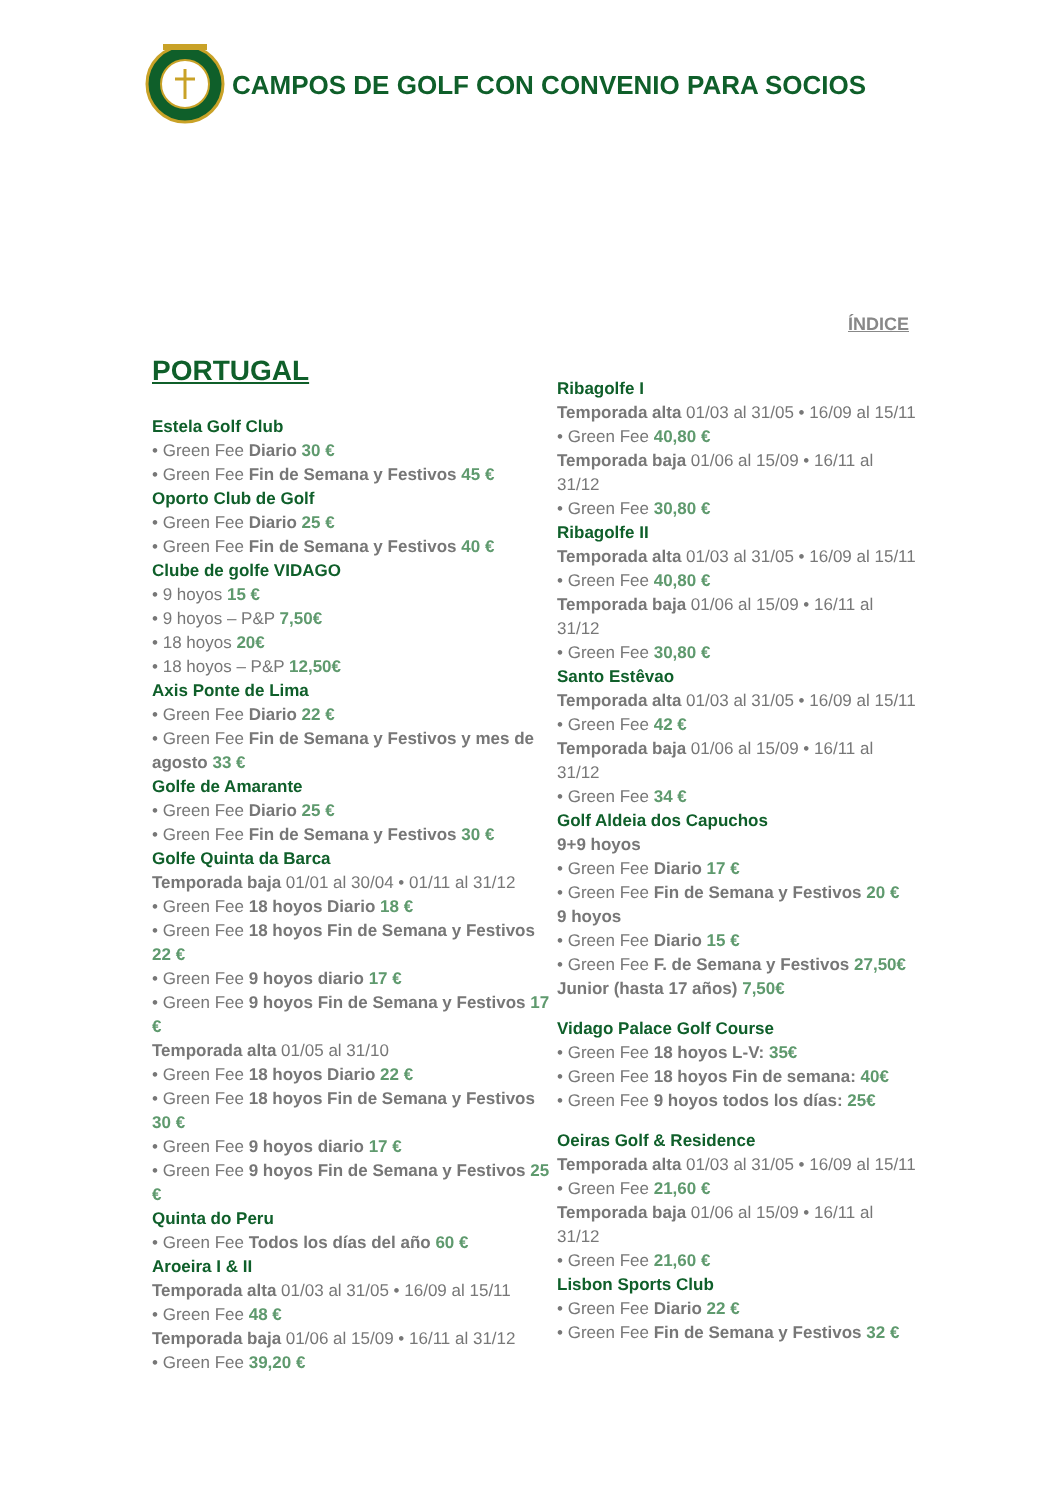CAMPOS DE GOLF CON CONVENIO PARA SOCIOS
ÍNDICE
PORTUGAL
Estela Golf Club
• Green Fee Diario 30 €
• Green Fee Fin de Semana y Festivos 45 €
Oporto Club de Golf
• Green Fee Diario 25 €
• Green Fee Fin de Semana y Festivos 40 €
Clube de golfe VIDAGO
• 9 hoyos 15 €
• 9 hoyos – P&P 7,50€
• 18 hoyos 20€
• 18 hoyos – P&P 12,50€
Axis Ponte de Lima
• Green Fee Diario 22 €
• Green Fee Fin de Semana y Festivos y mes de agosto 33 €
Golfe de Amarante
• Green Fee Diario 25 €
• Green Fee Fin de Semana y Festivos 30 €
Golfe Quinta da Barca
Temporada baja 01/01 al 30/04 • 01/11 al 31/12
• Green Fee 18 hoyos Diario 18 €
• Green Fee 18 hoyos Fin de Semana y Festivos 22 €
• Green Fee 9 hoyos diario 17 €
• Green Fee 9 hoyos Fin de Semana y Festivos 17 €
Temporada alta 01/05 al 31/10
• Green Fee 18 hoyos Diario 22 €
• Green Fee 18 hoyos Fin de Semana y Festivos 30 €
• Green Fee 9 hoyos diario 17 €
• Green Fee 9 hoyos Fin de Semana y Festivos 25 €
Quinta do Peru
• Green Fee Todos los días del año 60 €
Aroeira I & II
Temporada alta 01/03 al 31/05 • 16/09 al 15/11
• Green Fee 48 €
Temporada baja 01/06 al 15/09 • 16/11 al 31/12
• Green Fee 39,20 €
Ribagolfe I
Temporada alta 01/03 al 31/05 • 16/09 al 15/11
• Green Fee 40,80 €
Temporada baja 01/06 al 15/09 • 16/11 al 31/12
• Green Fee 30,80 €
Ribagolfe II
Temporada alta 01/03 al 31/05 • 16/09 al 15/11
• Green Fee 40,80 €
Temporada baja 01/06 al 15/09 • 16/11 al 31/12
• Green Fee 30,80 €
Santo Estêvao
Temporada alta 01/03 al 31/05 • 16/09 al 15/11
• Green Fee 42 €
Temporada baja 01/06 al 15/09 • 16/11 al 31/12
• Green Fee 34 €
Golf Aldeia dos Capuchos
9+9 hoyos
• Green Fee Diario 17 €
• Green Fee Fin de Semana y Festivos 20 €
9 hoyos
• Green Fee Diario 15 €
• Green Fee F. de Semana y Festivos 27,50€
Junior (hasta 17 años) 7,50€
Vidago Palace Golf Course
• Green Fee 18 hoyos L-V: 35€
• Green Fee 18 hoyos Fin de semana: 40€
• Green Fee 9 hoyos todos los días: 25€
Oeiras Golf & Residence
Temporada alta 01/03 al 31/05 • 16/09 al 15/11
• Green Fee 21,60 €
Temporada baja 01/06 al 15/09 • 16/11 al 31/12
• Green Fee 21,60 €
Lisbon Sports Club
• Green Fee Diario 22 €
• Green Fee Fin de Semana y Festivos 32 €